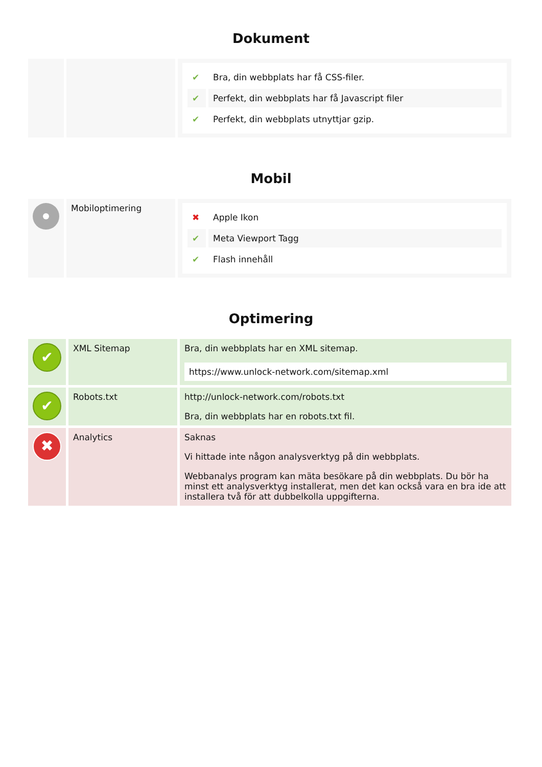Dokument
| | | / ✔ / Bra, din webbplats har få CSS-filer. / / ✔ / Perfekt, din webbplats har få Javascript filer / / ✔ / Perfekt, din webbplats utnyttjar gzip. / |
Mobil
| | Mobiloptimering | / ✖ / Apple Ikon / / ✔ / Meta Viewport Tagg / / ✔ / Flash innehåll / |
Optimering
| ✔ | XML Sitemap | Bra, din webbplats har en XML sitemap. https://www.unlock-network.com/sitemap.xml |
| ✔ | Robots.txt | http://unlock-network.com/robots.txt Bra, din webbplats har en robots.txt fil. |
| ✖ | Analytics | Saknas Vi hittade inte någon analysverktyg på din webbplats. Webbanalys program kan mäta besökare på din webbplats. Du bör ha minst ett analysverktyg installerat, men det kan också vara en bra ide att installera två för att dubbelkolla uppgifterna. |